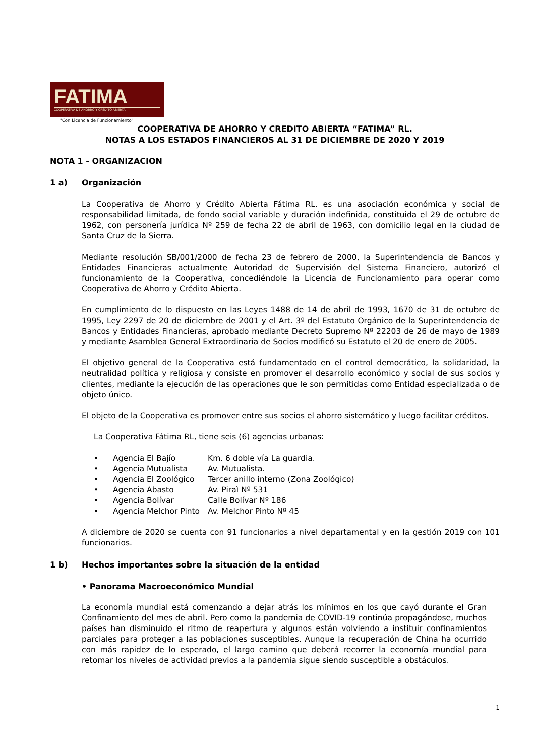FATIMA
COOPERATIVA DE AHORRO Y CRÉDITO ABIERTA
"Con Licencia de Funcionamiento"
COOPERATIVA DE AHORRO Y CREDITO ABIERTA “FATIMA” RL.
NOTAS A LOS ESTADOS FINANCIEROS AL 31 DE DICIEMBRE DE 2020 Y 2019
NOTA 1 - ORGANIZACION
1 a) Organización
La Cooperativa de Ahorro y Crédito Abierta Fátima RL. es una asociación económica y social de responsabilidad limitada, de fondo social variable y duración indefinida, constituida el 29 de octubre de 1962, con personería jurídica Nº 259 de fecha 22 de abril de 1963, con domicilio legal en la ciudad de Santa Cruz de la Sierra.
Mediante resolución SB/001/2000 de fecha 23 de febrero de 2000, la Superintendencia de Bancos y Entidades Financieras actualmente Autoridad de Supervisión del Sistema Financiero, autorizó el funcionamiento de la Cooperativa, concediéndole la Licencia de Funcionamiento para operar como Cooperativa de Ahorro y Crédito Abierta.
En cumplimiento de lo dispuesto en las Leyes 1488 de 14 de abril de 1993, 1670 de 31 de octubre de 1995, Ley 2297 de 20 de diciembre de 2001 y el Art. 3º del Estatuto Orgánico de la Superintendencia de Bancos y Entidades Financieras, aprobado mediante Decreto Supremo Nº 22203 de 26 de mayo de 1989 y mediante Asamblea General Extraordinaria de Socios modificó su Estatuto el 20 de enero de 2005.
El objetivo general de la Cooperativa está fundamentado en el control democrático, la solidaridad, la neutralidad política y religiosa y consiste en promover el desarrollo económico y social de sus socios y clientes, mediante la ejecución de las operaciones que le son permitidas como Entidad especializada o de objeto único.
El objeto de la Cooperativa es promover entre sus socios el ahorro sistemático y luego facilitar créditos.
La Cooperativa Fátima RL, tiene seis (6) agencias urbanas:
• Agencia El Bajío Km. 6 doble vía La guardia.
• Agencia Mutualista Av. Mutualista.
• Agencia El Zoológico Tercer anillo interno (Zona Zoológico)
• Agencia Abasto Av. Piraì Nº 531
• Agencia Bolívar Calle Bolívar Nº 186
• Agencia Melchor Pinto Av. Melchor Pinto Nº 45
A diciembre de 2020 se cuenta con 91 funcionarios a nivel departamental y en la gestión 2019 con 101 funcionarios.
1 b) Hechos importantes sobre la situación de la entidad
• Panorama Macroeconómico Mundial
La economía mundial está comenzando a dejar atrás los mínimos en los que cayó durante el Gran Confinamiento del mes de abril. Pero como la pandemia de COVID-19 continúa propagándose, muchos países han disminuido el ritmo de reapertura y algunos están volviendo a instituir confinamientos parciales para proteger a las poblaciones susceptibles. Aunque la recuperación de China ha ocurrido con más rapidez de lo esperado, el largo camino que deberá recorrer la economía mundial para retomar los niveles de actividad previos a la pandemia sigue siendo susceptible a obstáculos.
1